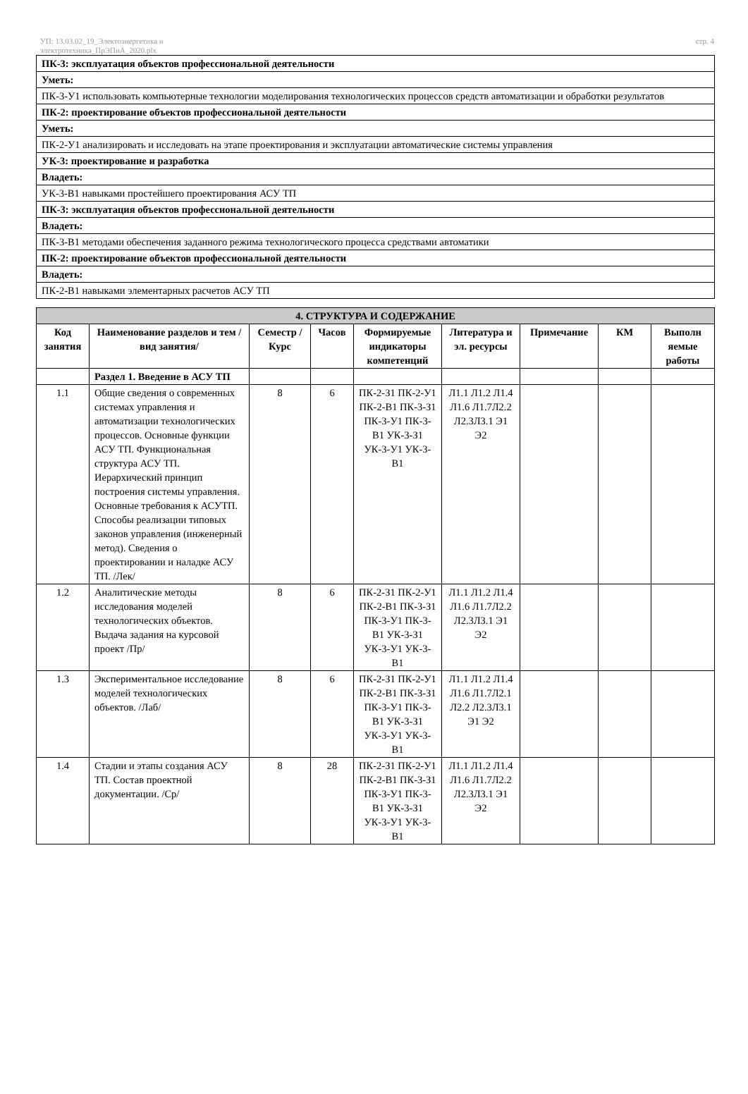УП: 13.03.02_19_Электоэнергетика и
электротехника_ПрЭПиА_2020.plx
стр. 4
| ПК-3: эксплуатация объектов профессиональной деятельности |
| Уметь: |
| ПК-3-У1 использовать компьютерные технологии моделирования технологических процессов средств автоматизации и обработки результатов |
| ПК-2: проектирование объектов профессиональной деятельности |
| Уметь: |
| ПК-2-У1 анализировать и исследовать на этапе проектирования и эксплуатации автоматические системы управления |
| УК-3: проектирование и разработка |
| Владеть: |
| УК-3-В1 навыками простейшего проектирования АСУ ТП |
| ПК-3: эксплуатация объектов профессиональной деятельности |
| Владеть: |
| ПК-3-В1 методами обеспечения заданного режима технологического процесса средствами автоматики |
| ПК-2: проектирование объектов профессиональной деятельности |
| Владеть: |
| ПК-2-В1 навыками элементарных расчетов АСУ ТП |
| 4. СТРУКТУРА И СОДЕРЖАНИЕ | | | | | | | | |
| Код занятия | Наименование разделов и тем /вид занятия/ | Семестр / Курс | Часов | Формируемые индикаторы компетенций | Литература и эл. ресурсы | Примечание | КМ | Выполн яемые работы |
| | Раздел 1. Введение в АСУ ТП | | | | | | | |
| 1.1 | Общие сведения о современных системах управления и автоматизации технологических процессов. Основные функции АСУ ТП. Функциональная структура АСУ ТП. Иерархический принцип построения системы управления. Основные требования к АСУТП. Способы реализации типовых законов управления (инженерный метод). Сведения о проектировании и наладке АСУ ТП. /Лек/ | 8 | 6 | ПК-2-З1 ПК-2-У1 ПК-2-В1 ПК-3-З1 ПК-3-У1 ПК-3-В1 УК-3-З1 УК-3-У1 УК-3-В1 | Л1.1 Л1.2 Л1.4 Л1.6 Л1.7Л2.2 Л2.3Л3.1 Э1 Э2 | | | |
| 1.2 | Аналитические методы исследования моделей технологических объектов. Выдача задания на курсовой проект /Пр/ | 8 | 6 | ПК-2-З1 ПК-2-У1 ПК-2-В1 ПК-3-З1 ПК-3-У1 ПК-3-В1 УК-3-З1 УК-3-У1 УК-3-В1 | Л1.1 Л1.2 Л1.4 Л1.6 Л1.7Л2.2 Л2.3Л3.1 Э1 Э2 | | | |
| 1.3 | Экспериментальное исследование моделей технологических объектов. /Лаб/ | 8 | 6 | ПК-2-З1 ПК-2-У1 ПК-2-В1 ПК-3-З1 ПК-3-У1 ПК-3-В1 УК-3-З1 УК-3-У1 УК-3-В1 | Л1.1 Л1.2 Л1.4 Л1.6 Л1.7Л2.1 Л2.2 Л2.3Л3.1 Э1 Э2 | | | |
| 1.4 | Стадии и этапы создания АСУ ТП. Состав проектной документации. /Ср/ | 8 | 28 | ПК-2-З1 ПК-2-У1 ПК-2-В1 ПК-3-З1 ПК-3-У1 ПК-3-В1 УК-3-З1 УК-3-У1 УК-3-В1 | Л1.1 Л1.2 Л1.4 Л1.6 Л1.7Л2.2 Л2.3Л3.1 Э1 Э2 | | | |